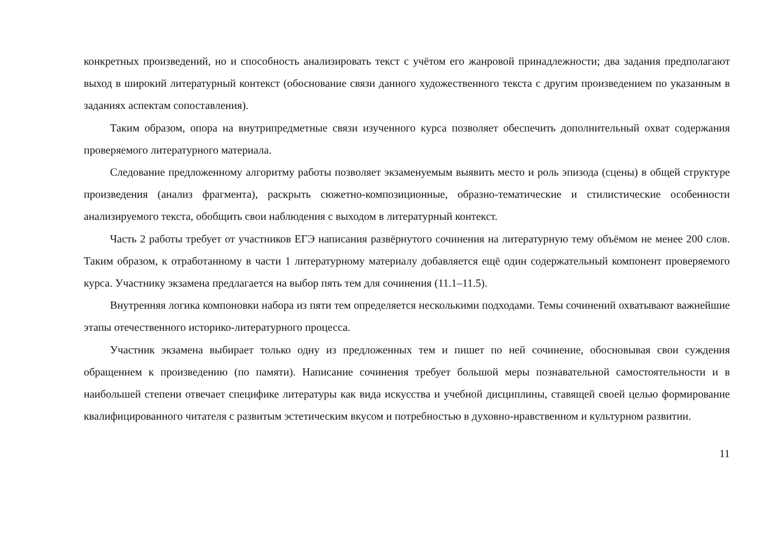конкретных произведений, но и способность анализировать текст с учётом его жанровой принадлежности; два задания предполагают выход в широкий литературный контекст (обоснование связи данного художественного текста с другим произведением по указанным в заданиях аспектам сопоставления).
Таким образом, опора на внутрипредметные связи изученного курса позволяет обеспечить дополнительный охват содержания проверяемого литературного материала.
Следование предложенному алгоритму работы позволяет экзаменуемым выявить место и роль эпизода (сцены) в общей структуре произведения (анализ фрагмента), раскрыть сюжетно-композиционные, образно-тематические и стилистические особенности анализируемого текста, обобщить свои наблюдения с выходом в литературный контекст.
Часть 2 работы требует от участников ЕГЭ написания развёрнутого сочинения на литературную тему объёмом не менее 200 слов. Таким образом, к отработанному в части 1 литературному материалу добавляется ещё один содержательный компонент проверяемого курса. Участнику экзамена предлагается на выбор пять тем для сочинения (11.1–11.5).
Внутренняя логика компоновки набора из пяти тем определяется несколькими подходами. Темы сочинений охватывают важнейшие этапы отечественного историко-литературного процесса.
Участник экзамена выбирает только одну из предложенных тем и пишет по ней сочинение, обосновывая свои суждения обращением к произведению (по памяти). Написание сочинения требует большой меры познавательной самостоятельности и в наибольшей степени отвечает специфике литературы как вида искусства и учебной дисциплины, ставящей своей целью формирование квалифицированного читателя с развитым эстетическим вкусом и потребностью в духовно-нравственном и культурном развитии.
11